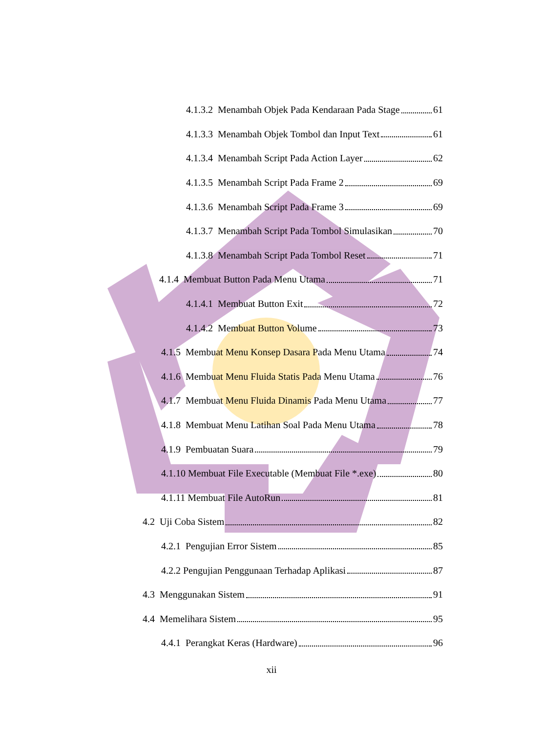4.1.3.2 Menambah Objek Pada Kendaraan Pada Stage 61
4.1.3.3 Menambah Objek Tombol dan Input Text 61
4.1.3.4 Menambah Script Pada Action Layer 62
4.1.3.5 Menambah Script Pada Frame 2 69
4.1.3.6 Menambah Script Pada Frame 3 69
4.1.3.7 Menambah Script Pada Tombol Simulasikan 70
4.1.3.8 Menambah Script Pada Tombol Reset 71
4.1.4 Membuat Button Pada Menu Utama 71
4.1.4.1 Membuat Button Exit 72
4.1.4.2 Membuat Button Volume 73
4.1.5 Membuat Menu Konsep Dasara Pada Menu Utama 74
4.1.6 Membuat Menu Fluida Statis Pada Menu Utama 76
4.1.7 Membuat Menu Fluida Dinamis Pada Menu Utama 77
4.1.8 Membuat Menu Latihan Soal Pada Menu Utama 78
4.1.9 Pembuatan Suara 79
4.1.10 Membuat File Executable (Membuat File *.exe) 80
4.1.11 Membuat File AutoRun 81
4.2 Uji Coba Sistem 82
4.2.1 Pengujian Error Sistem 85
4.2.2 Pengujian Penggunaan Terhadap Aplikasi 87
4.3 Menggunakan Sistem 91
4.4 Memelihara Sistem 95
4.4.1 Perangkat Keras (Hardware) 96
xii